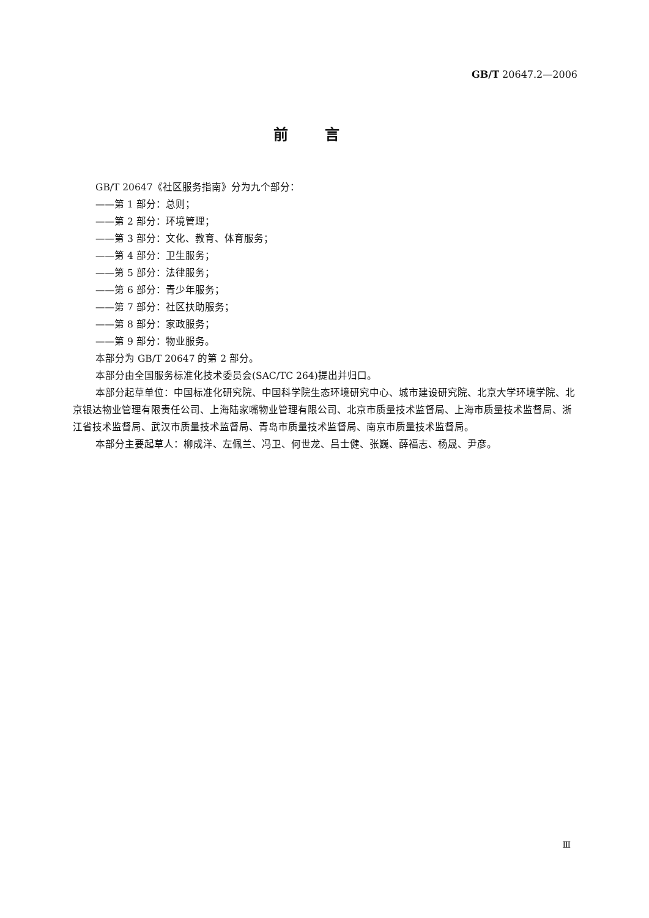GB/T 20647.2—2006
前言
GB/T 20647《社区服务指南》分为九个部分：
——第 1 部分：总则；
——第 2 部分：环境管理；
——第 3 部分：文化、教育、体育服务；
——第 4 部分：卫生服务；
——第 5 部分：法律服务；
——第 6 部分：青少年服务；
——第 7 部分：社区扶助服务；
——第 8 部分：家政服务；
——第 9 部分：物业服务。
本部分为 GB/T 20647 的第 2 部分。
本部分由全国服务标准化技术委员会(SAC/TC 264)提出并归口。
本部分起草单位：中国标准化研究院、中国科学院生态环境研究中心、城市建设研究院、北京大学环境学院、北京银达物业管理有限责任公司、上海陆家嘴物业管理有限公司、北京市质量技术监督局、上海市质量技术监督局、浙江省技术监督局、武汉市质量技术监督局、青岛市质量技术监督局、南京市质量技术监督局。
本部分主要起草人：柳成洋、左佩兰、冯卫、何世龙、吕士健、张巍、薛福志、杨晟、尹彦。
Ⅲ